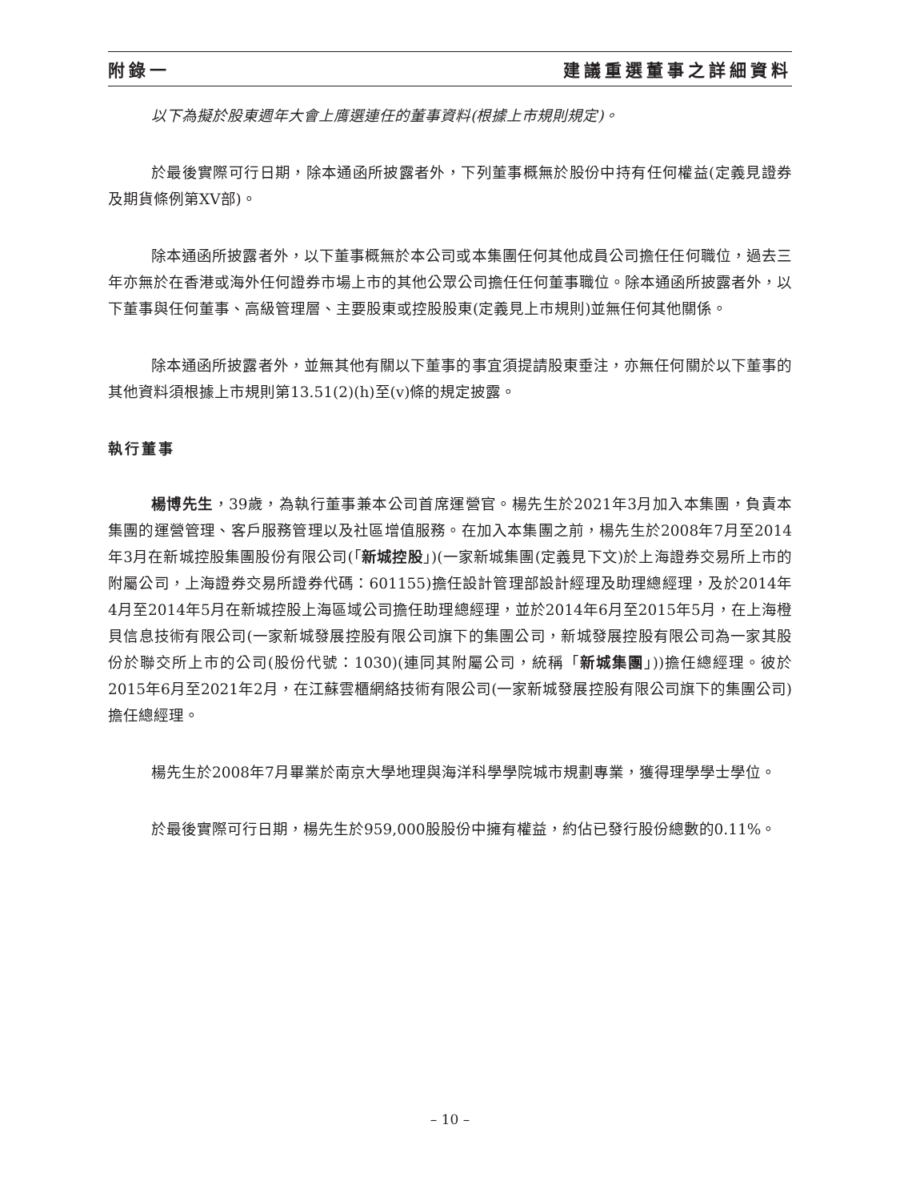附錄一 建議重選董事之詳細資料
以下為擬於股東週年大會上膺選連任的董事資料(根據上市規則規定)。
於最後實際可行日期，除本通函所披露者外，下列董事概無於股份中持有任何權益(定義見證券及期貨條例第XV部)。
除本通函所披露者外，以下董事概無於本公司或本集團任何其他成員公司擔任任何職位，過去三年亦無於在香港或海外任何證券市場上市的其他公眾公司擔任任何董事職位。除本通函所披露者外，以下董事與任何董事、高級管理層、主要股東或控股股東(定義見上市規則)並無任何其他關係。
除本通函所披露者外，並無其他有關以下董事的事宜須提請股東垂注，亦無任何關於以下董事的其他資料須根據上市規則第13.51(2)(h)至(v)條的規定披露。
執行董事
楊博先生，39歲，為執行董事兼本公司首席運營官。楊先生於2021年3月加入本集團，負責本集團的運營管理、客戶服務管理以及社區增值服務。在加入本集團之前，楊先生於2008年7月至2014年3月在新城控股集團股份有限公司(「新城控股」)(一家新城集團(定義見下文)於上海證券交易所上市的附屬公司，上海證券交易所證券代碼：601155)擔任設計管理部設計經理及助理總經理，及於2014年4月至2014年5月在新城控股上海區域公司擔任助理總經理，並於2014年6月至2015年5月，在上海橙貝信息技術有限公司(一家新城發展控股有限公司旗下的集團公司，新城發展控股有限公司為一家其股份於聯交所上市的公司(股份代號：1030)(連同其附屬公司，統稱「新城集團」))擔任總經理。彼於2015年6月至2021年2月，在江蘇雲櫃網絡技術有限公司(一家新城發展控股有限公司旗下的集團公司)擔任總經理。
楊先生於2008年7月畢業於南京大學地理與海洋科學學院城市規劃專業，獲得理學學士學位。
於最後實際可行日期，楊先生於959,000股股份中擁有權益，約佔已發行股份總數的0.11%。
– 10 –